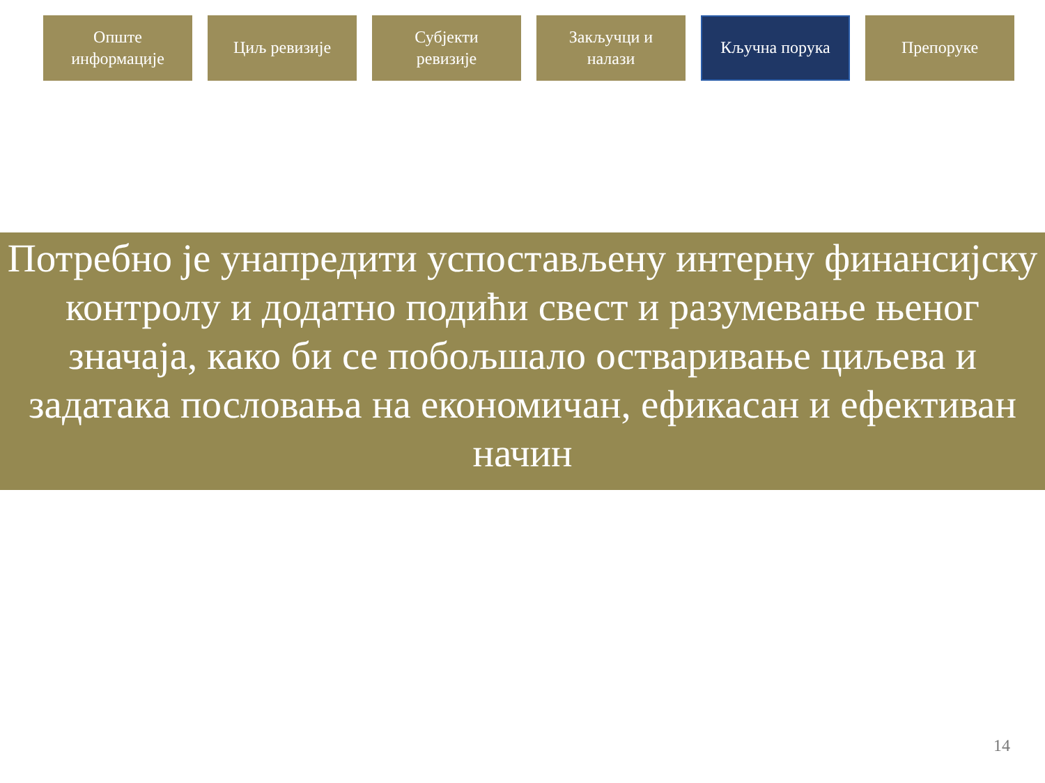Опште
информације
Циљ ревизије Субјекти
ревизије
Закључци и
налази
Кључна порука Препоруке
Потребно је унапредити успостављену интерну финансијску контролу и додатно подићи свест и разумевање њеног значаја, како би се побољшало остваривање циљева и задатака пословања на економичан, ефикасан и ефективан начин
14